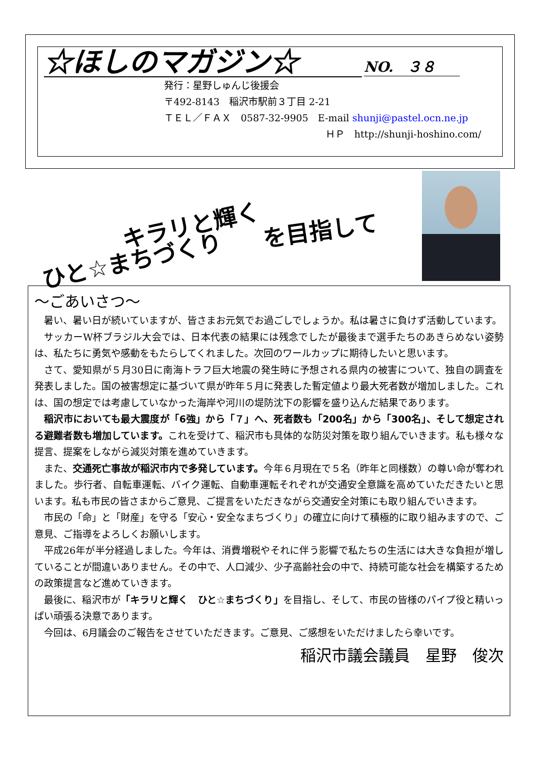☆ほしのマガジン☆ NO.　３８
発行：星野しゅんじ後援会
〒492-8143　稲沢市駅前３丁目 2-21
ＴＥＬ／ＦＡＸ　0587-32-9905　E-mail shunji@pastel.ocn.ne.jp
ＨＰ　http://shunji-hoshino.com/
キラリと輝く
ひと☆まちづくり
を目指して
～ごあいさつ～
暑い、暑い日が続いていますが、皆さまお元気でお過ごしでしょうか。私は暑さに負けず活動しています。
サッカーW杯ブラジル大会では、日本代表の結果には残念でしたが最後まで選手たちのあきらめない姿勢は、私たちに勇気や感動をもたらしてくれました。次回のワールカップに期待したいと思います。
さて、愛知県が５月30日に南海トラフ巨大地震の発生時に予想される県内の被害について、独自の調査を発表しました。国の被害想定に基づいて県が昨年５月に発表した暫定値より最大死者数が増加しました。これは、国の想定では考慮していなかった海岸や河川の堤防沈下の影響を盛り込んだ結果であります。
稲沢市においても最大震度が「6強」から「７」へ、死者数も「200名」から「300名」、そして想定される避難者数も増加しています。これを受けて、稲沢市も具体的な防災対策を取り組んでいきます。私も様々な提言、提案をしながら減災対策を進めていきます。
また、交通死亡事故が稲沢市内で多発しています。今年６月現在で５名（昨年と同様数）の尊い命が奪われました。歩行者、自転車運転、バイク運転、自動車運転それぞれが交通安全意識を高めていただきたいと思います。私も市民の皆さまからご意見、ご提言をいただきながら交通安全対策にも取り組んでいきます。
市民の「命」と「財産」を守る「安心・安全なまちづくり」の確立に向けて積極的に取り組みますので、ご意見、ご指導をよろしくお願いします。
平成26年が半分経過しました。今年は、消費増税やそれに伴う影響で私たちの生活には大きな負担が増していることが間違いありません。その中で、人口減少、少子高齢社会の中で、持続可能な社会を構築するための政策提言など進めていきます。
最後に、稲沢市が「キラリと輝く　ひと☆まちづくり」を目指し、そして、市民の皆様のパイプ役と精いっぱい頑張る決意であります。
今回は、6月議会のご報告をさせていただきます。ご意見、ご感想をいただけましたら幸いです。
稲沢市議会議員　星野　俊次